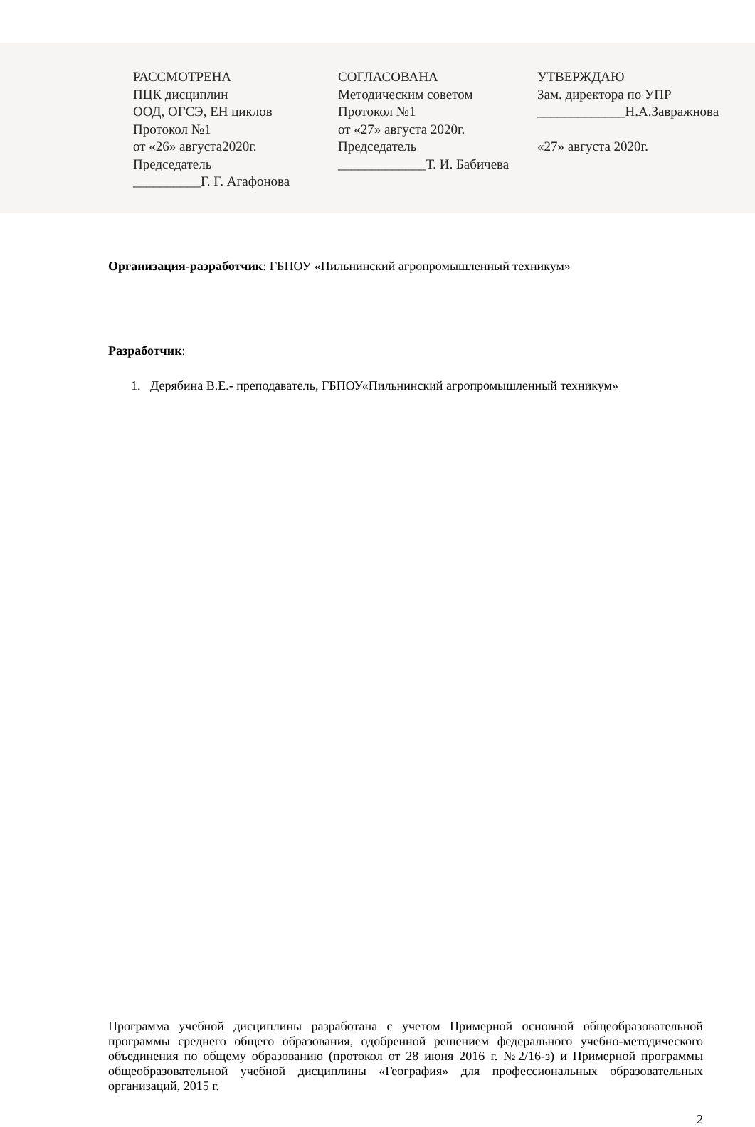РАССМОТРЕНА
ПЦК дисциплин
ООД, ОГСЭ, ЕН циклов
Протокол №1
от «26» августа2020г.
Председатель
__________Г. Г. Агафонова
СОГЛАСОВАНА
Методическим советом
Протокол №1
от «27» августа 2020г.
Председатель
_____________Т. И. Бабичева
УТВЕРЖДАЮ
Зам. директора по УПР
_____________Н.А.Завражнова
«27» августа 2020г.
Организация-разработчик: ГБПОУ «Пильнинский агропромышленный техникум»
Разработчик:
1. Дерябина В.Е.- преподаватель, ГБПОУ«Пильнинский агропромышленный техникум»
Программа учебной дисциплины разработана с учетом Примерной основной общеобразовательной программы среднего общего образования, одобренной решением федерального учебно-методического объединения по общему образованию (протокол от 28 июня 2016 г. №2/16-з) и Примерной программы общеобразовательной учебной дисциплины «География» для профессиональных образовательных организаций, 2015 г.
2